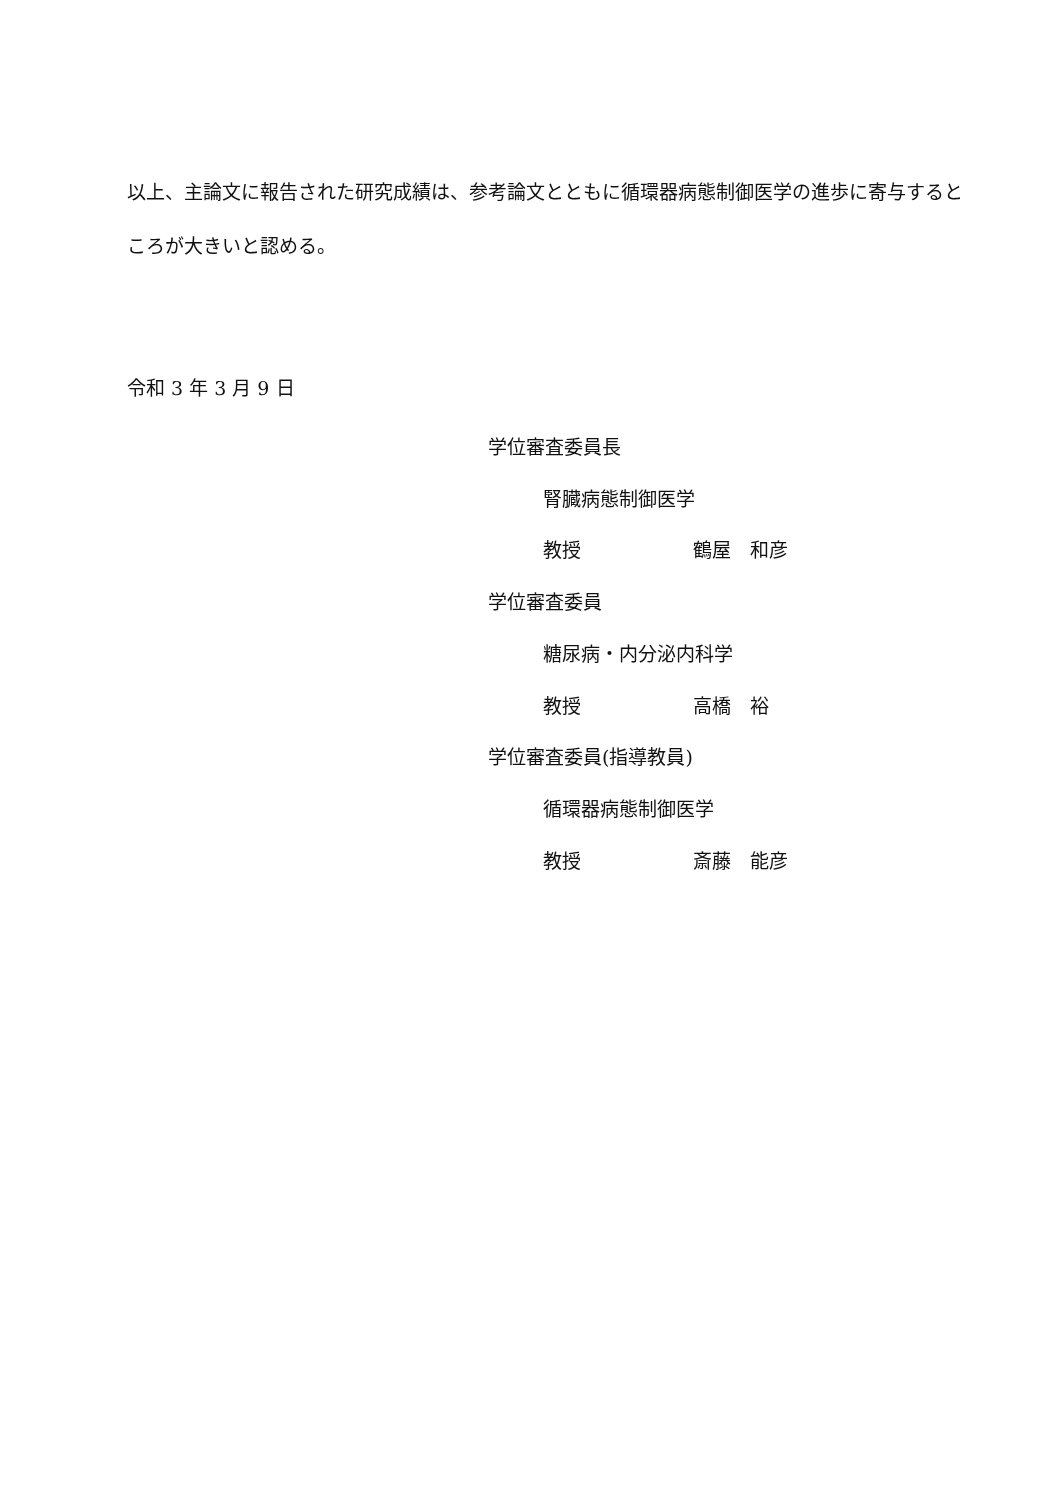以上、主論文に報告された研究成績は、参考論文とともに循環器病態制御医学の進歩に寄与するところが大きいと認める。
令和 3 年 3 月 9 日
学位審査委員長
腎臓病態制御医学
教授 鶴屋　和彦
学位審査委員
糖尿病・内分泌内科学
教授 高橋　裕
学位審査委員(指導教員)
循環器病態制御医学
教授 斎藤　能彦